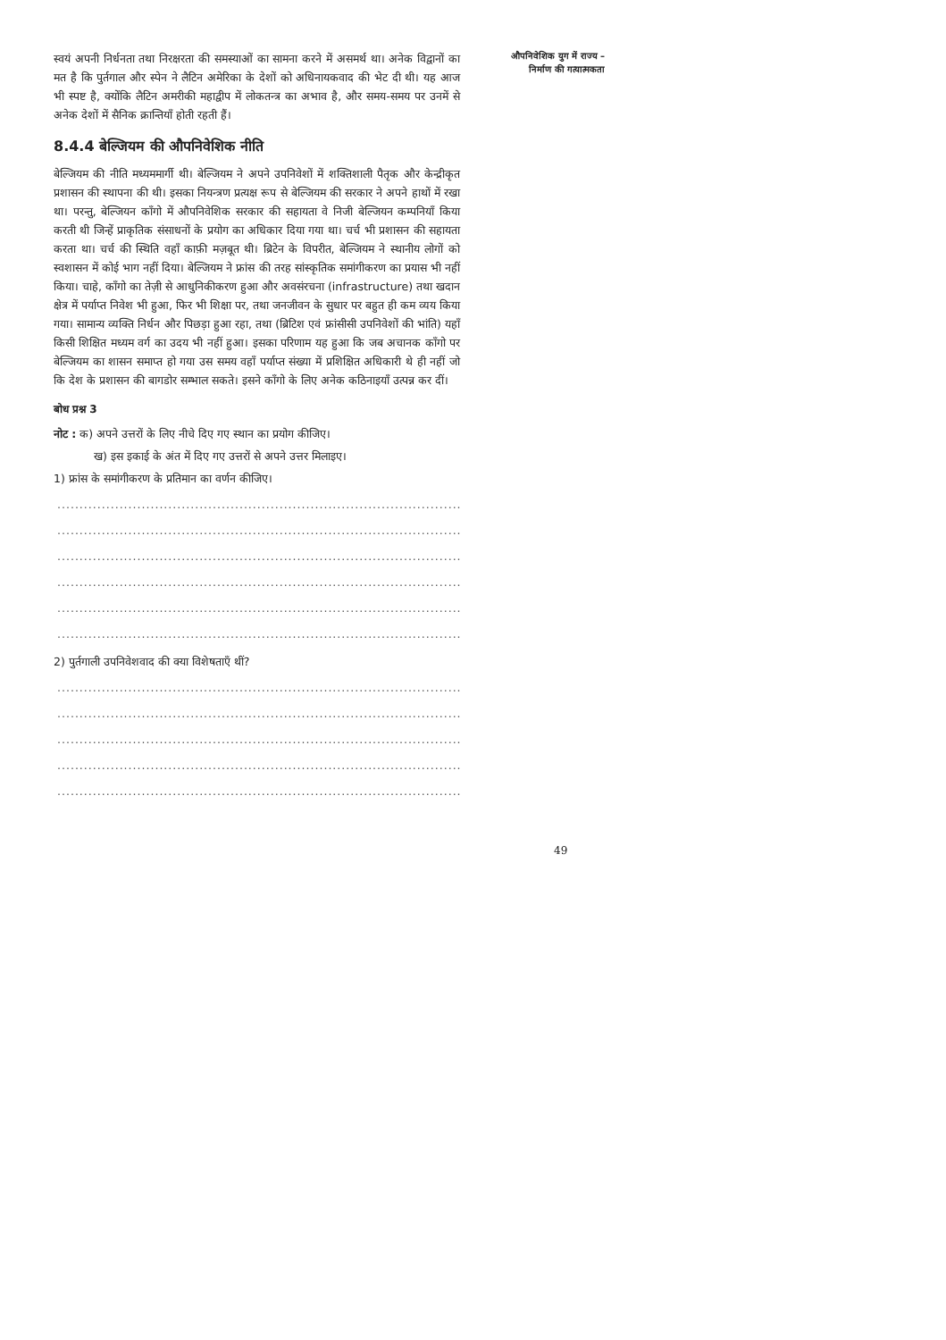स्वयं अपनी निर्धनता तथा निरक्षरता की समस्याओं का सामना करने में असमर्थ था। अनेक विद्वानों का मत है कि पुर्तगाल और स्पेन ने लैटिन अमेरिका के देशों को अधिनायकवाद की भेट दी थी। यह आज भी स्पष्ट है, क्योंकि लैटिन अमरीकी महाद्वीप में लोकतन्त्र का अभाव है, और समय-समय पर उनमें से अनेक देशों में सैनिक क्रान्तियाँ होती रहती हैं।
8.4.4 बेल्जियम की औपनिवेशिक नीति
बेल्जियम की नीति मध्यममार्गी थी। बेल्जियम ने अपने उपनिवेशों में शक्तिशाली पैतृक और केन्द्रीकृत प्रशासन की स्थापना की थी। इसका नियन्त्रण प्रत्यक्ष रूप से बेल्जियम की सरकार ने अपने हाथों में रखा था। परन्तु, बेल्जियन काँगो में औपनिवेशिक सरकार की सहायता वे निजी बेल्जियन कम्पनियाँ किया करती थी जिन्हें प्राकृतिक संसाधनों के प्रयोग का अधिकार दिया गया था। चर्च भी प्रशासन की सहायता करता था। चर्च की स्थिति वहाँ काफ़ी मज़बूत थी। ब्रिटेन के विपरीत, बेल्जियम ने स्थानीय लोगों को स्वशासन में कोई भाग नहीं दिया। बेल्जियम ने फ्रांस की तरह सांस्कृतिक समांगीकरण का प्रयास भी नहीं किया। चाहे, काँगो का तेज़ी से आधुनिकीकरण हुआ और अवसंरचना (infrastructure) तथा खदान क्षेत्र में पर्याप्त निवेश भी हुआ, फिर भी शिक्षा पर, तथा जनजीवन के सुधार पर बहुत ही कम व्यय किया गया। सामान्य व्यक्ति निर्धन और पिछड़ा हुआ रहा, तथा (ब्रिटिश एवं फ्रांसीसी उपनिवेशों की भांति) यहाँ किसी शिक्षित मध्यम वर्ग का उदय भी नहीं हुआ। इसका परिणाम यह हुआ कि जब अचानक काँगो पर बेल्जियम का शासन समाप्त हो गया उस समय वहाँ पर्याप्त संख्या में प्रशिक्षित अधिकारी थे ही नहीं जो कि देश के प्रशासन की बागडोर सम्भाल सकते। इसने काँगो के लिए अनेक कठिनाइयाँ उत्पन्न कर दीं।
बोध प्रश्न 3
नोट : क) अपने उत्तरों के लिए नीचे दिए गए स्थान का प्रयोग कीजिए।
ख) इस इकाई के अंत में दिए गए उत्तरों से अपने उत्तर मिलाइए।
1) फ्रांस के समांगीकरण के प्रतिमान का वर्णन कीजिए।
..............................................................................................
..............................................................................................
..............................................................................................
..............................................................................................
..............................................................................................
..............................................................................................
2) पुर्तगाली उपनिवेशवाद की क्या विशेषताएँ थीं?
..............................................................................................
..............................................................................................
..............................................................................................
..............................................................................................
..............................................................................................
औपनिवेशिक युग में राज्य –
निर्माण की गत्यात्मकता
49